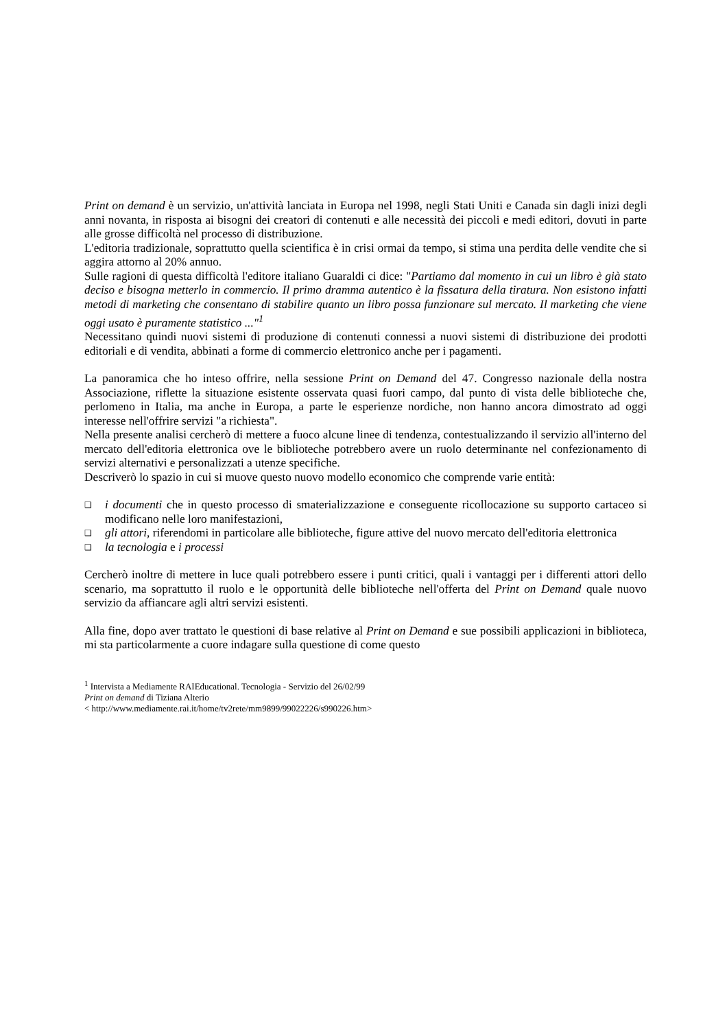Print on demand è un servizio, un'attività lanciata in Europa nel 1998, negli Stati Uniti e Canada sin dagli inizi degli anni novanta, in risposta ai bisogni dei creatori di contenuti e alle necessità dei piccoli e medi editori, dovuti in parte alle grosse difficoltà nel processo di distribuzione.
L'editoria tradizionale, soprattutto quella scientifica è in crisi ormai da tempo, si stima una perdita delle vendite che si aggira attorno al 20% annuo.
Sulle ragioni di questa difficoltà l'editore italiano Guaraldi ci dice: "Partiamo dal momento in cui un libro è già stato deciso e bisogna metterlo in commercio. Il primo dramma autentico è la fissatura della tiratura. Non esistono infatti metodi di marketing che consentano di stabilire quanto un libro possa funzionare sul mercato. Il marketing che viene oggi usato è puramente statistico ..."<sup>1</sup>
Necessitano quindi nuovi sistemi di produzione di contenuti connessi a nuovi sistemi di distribuzione dei prodotti editoriali e di vendita, abbinati a forme di commercio elettronico anche per i pagamenti.
La panoramica che ho inteso offrire, nella sessione Print on Demand del 47. Congresso nazionale della nostra Associazione, riflette la situazione esistente osservata quasi fuori campo, dal punto di vista delle biblioteche che, perlomeno in Italia, ma anche in Europa, a parte le esperienze nordiche, non hanno ancora dimostrato ad oggi interesse nell'offrire servizi "a richiesta".
Nella presente analisi cercherò di mettere a fuoco alcune linee di tendenza, contestualizzando il servizio all'interno del mercato dell'editoria elettronica ove le biblioteche potrebbero avere un ruolo determinante nel confezionamento di servizi alternativi e personalizzati a utenze specifiche.
Descriverò lo spazio in cui si muove questo nuovo modello economico che comprende varie entità:
❑ i documenti che in questo processo di smaterializzazione e conseguente ricollocazione su supporto cartaceo si modificano nelle loro manifestazioni,
❑ gli attori, riferendomi in particolare alle biblioteche, figure attive del nuovo mercato dell'editoria elettronica
❑ la tecnologia e i processi
Cercherò inoltre di mettere in luce quali potrebbero essere i punti critici, quali i vantaggi per i differenti attori dello scenario, ma soprattutto il ruolo e le opportunità delle biblioteche nell'offerta del Print on Demand quale nuovo servizio da affiancare agli altri servizi esistenti.
Alla fine, dopo aver trattato le questioni di base relative al Print on Demand e sue possibili applicazioni in biblioteca, mi sta particolarmente a cuore indagare sulla questione di come questo
<sup>1</sup> Intervista a Mediamente RAIEducational. Tecnologia - Servizio del 26/02/99
Print on demand di Tiziana Alterio
< http://www.mediamente.rai.it/home/tv2rete/mm9899/99022226/s990226.htm>